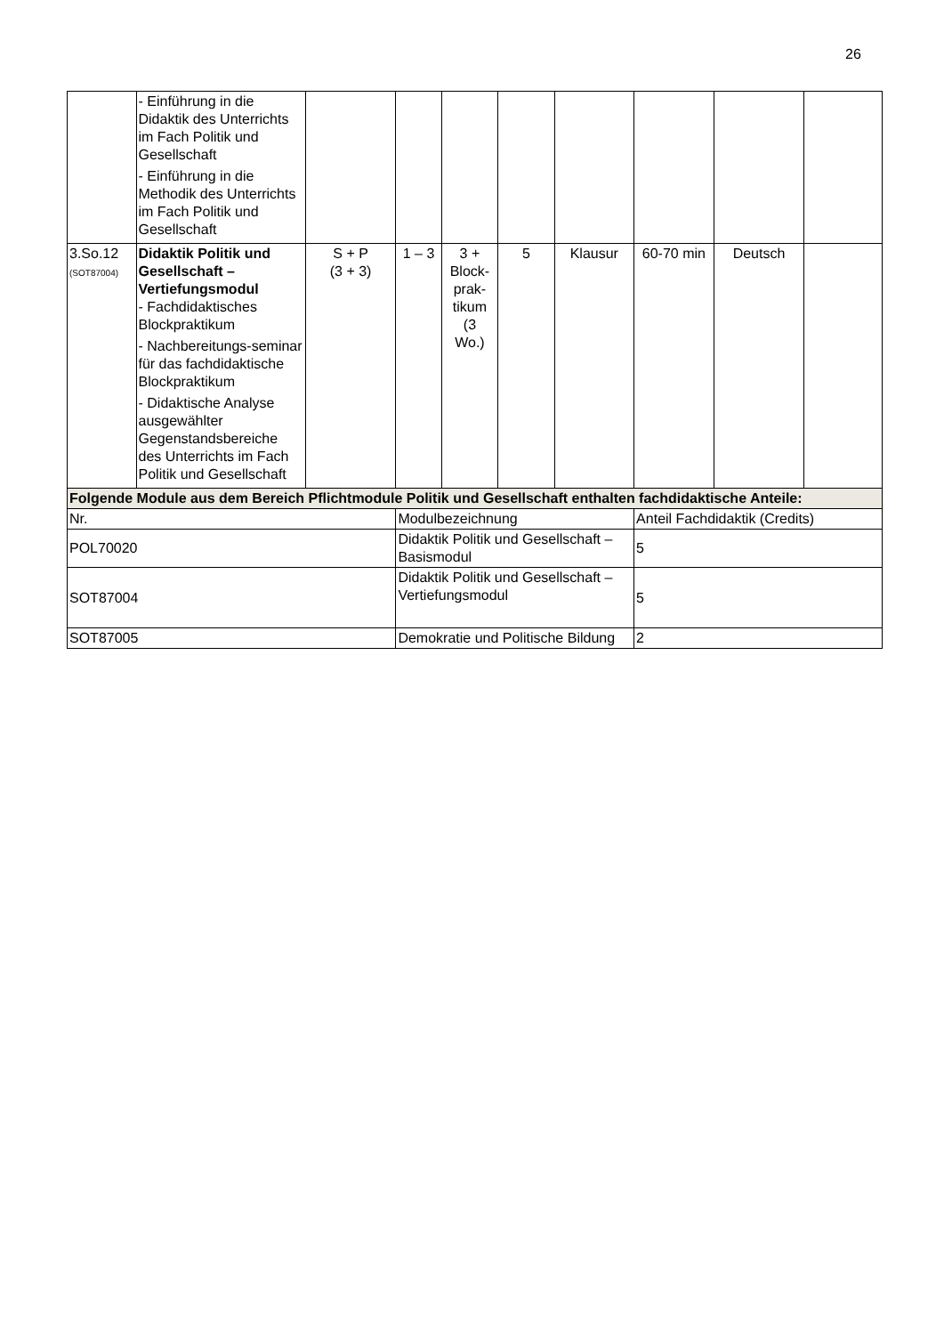26
| | - Einführung in die Didaktik des Unterrichts im Fach Politik und Gesellschaft - Einführung in die Methodik des Unterrichts im Fach Politik und Gesellschaft | | | | | | | | |
| 3.So.12 (SOT87004) | Didaktik Politik und Gesellschaft – Vertiefungsmodul - Fachdidaktisches Blockpraktikum - Nachbereitungs-seminar für das fachdidaktische Blockpraktikum - Didaktische Analyse ausgewählter Gegenstandsbereiche des Unterrichts im Fach Politik und Gesellschaft | S + P (3 + 3) | 1 – 3 | 3 + Block- prak- tikum (3 Wo.) | 5 | Klausur | 60-70 min | Deutsch | |
| Folgende Module aus dem Bereich Pflichtmodule Politik und Gesellschaft enthalten fachdidaktische Anteile: | | | | | | | | | |
| Nr. | | | Modulbezeichnung | | | | Anteil Fachdidaktik (Credits) | | |
| POL70020 | | | Didaktik Politik und Gesellschaft – Basismodul | | | | 5 | | |
| SOT87004 | | | Didaktik Politik und Gesellschaft – Vertiefungsmodul | | | | 5 | | |
| SOT87005 | | | Demokratie und Politische Bildung | | | | 2 | | |